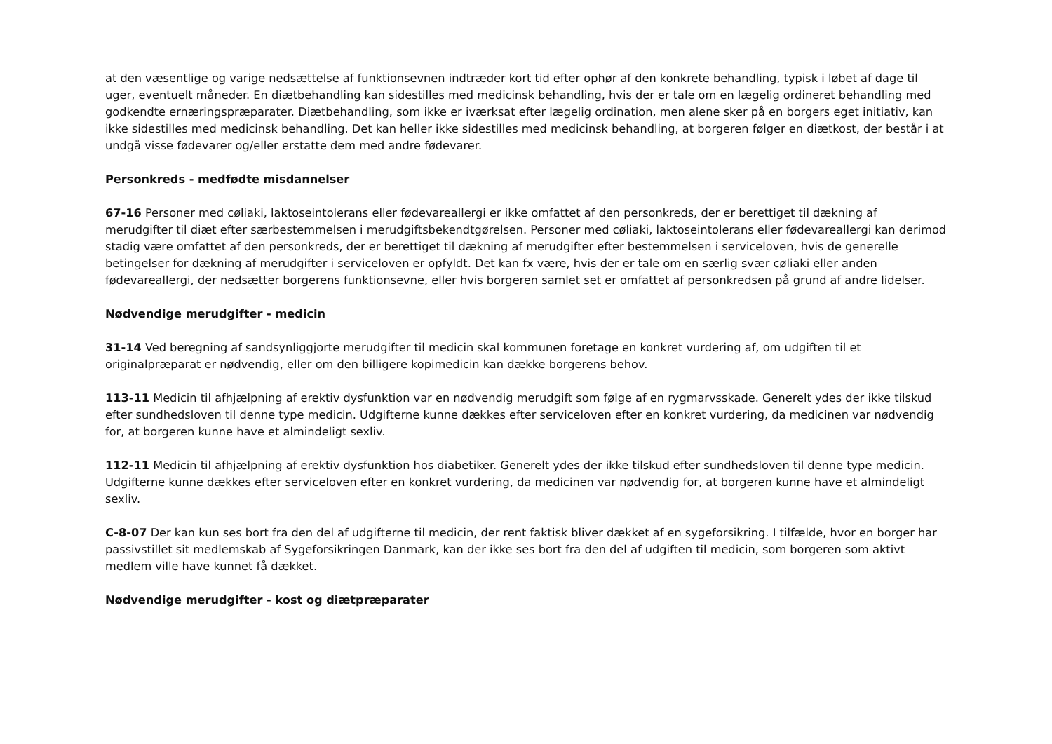at den væsentlige og varige nedsættelse af funktionsevnen indtræder kort tid efter ophør af den konkrete behandling, typisk i løbet af dage til uger, eventuelt måneder. En diætbehandling kan sidestilles med medicinsk behandling, hvis der er tale om en lægelig ordineret behandling med godkendte ernæringspræparater. Diætbehandling, som ikke er iværksat efter lægelig ordination, men alene sker på en borgers eget initiativ, kan ikke sidestilles med medicinsk behandling. Det kan heller ikke sidestilles med medicinsk behandling, at borgeren følger en diætkost, der består i at undgå visse fødevarer og/eller erstatte dem med andre fødevarer.
Personkreds - medfødte misdannelser
67-16 Personer med cøliaki, laktoseintolerans eller fødevareallergi er ikke omfattet af den personkreds, der er berettiget til dækning af merudgifter til diæt efter særbestemmelsen i merudgiftsbekendtgørelsen. Personer med cøliaki, laktoseintolerans eller fødevareallergi kan derimod stadig være omfattet af den personkreds, der er berettiget til dækning af merudgifter efter bestemmelsen i serviceloven, hvis de generelle betingelser for dækning af merudgifter i serviceloven er opfyldt. Det kan fx være, hvis der er tale om en særlig svær cøliaki eller anden fødevareallergi, der nedsætter borgerens funktionsevne, eller hvis borgeren samlet set er omfattet af personkredsen på grund af andre lidelser.
Nødvendige merudgifter - medicin
31-14 Ved beregning af sandsynliggjorte merudgifter til medicin skal kommunen foretage en konkret vurdering af, om udgiften til et originalpræparat er nødvendig, eller om den billigere kopimedicin kan dække borgerens behov.
113-11 Medicin til afhjælpning af erektiv dysfunktion var en nødvendig merudgift som følge af en rygmarvsskade. Generelt ydes der ikke tilskud efter sundhedsloven til denne type medicin. Udgifterne kunne dækkes efter serviceloven efter en konkret vurdering, da medicinen var nødvendig for, at borgeren kunne have et almindeligt sexliv.
112-11 Medicin til afhjælpning af erektiv dysfunktion hos diabetiker. Generelt ydes der ikke tilskud efter sundhedsloven til denne type medicin. Udgifterne kunne dækkes efter serviceloven efter en konkret vurdering, da medicinen var nødvendig for, at borgeren kunne have et almindeligt sexliv.
C-8-07 Der kan kun ses bort fra den del af udgifterne til medicin, der rent faktisk bliver dækket af en sygeforsikring. I tilfælde, hvor en borger har passivstillet sit medlemskab af Sygeforsikringen Danmark, kan der ikke ses bort fra den del af udgiften til medicin, som borgeren som aktivt medlem ville have kunnet få dækket.
Nødvendige merudgifter - kost og diætpræparater